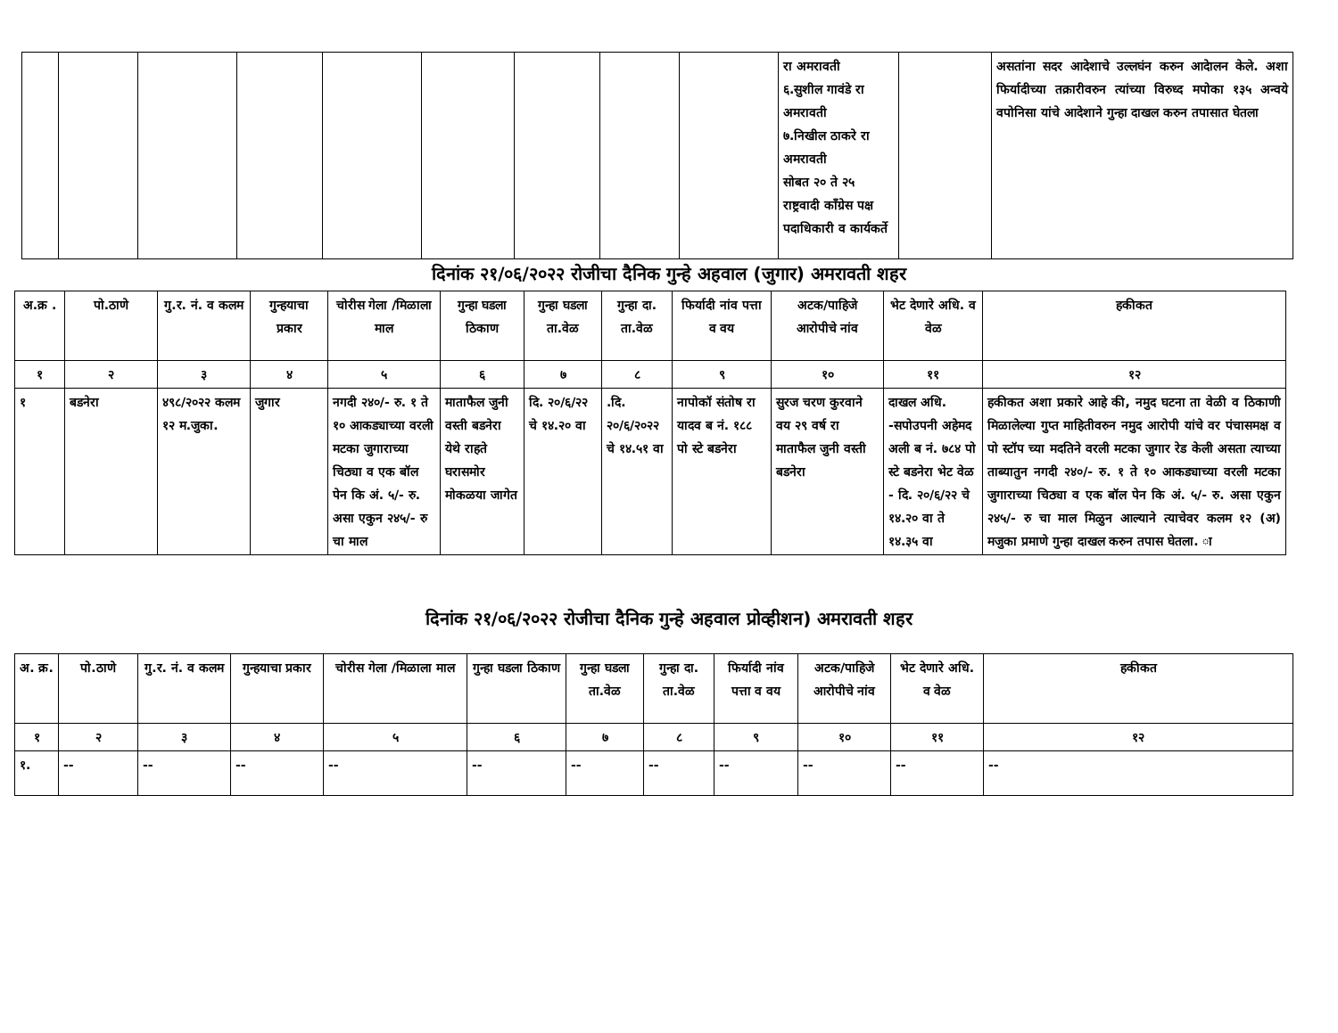| | | | | | | | | | रा अमरावती ६.सुशील गावंडे रा अमरावती ७.निखील ठाकरे रा अमरावती सोबत २० ते २५ राष्ट्रवादी कॉंग्रेस पक्ष पदाधिकारी व कार्यकर्ते | | असतांना सदर आदेशाचे उल्लघंन करुन आदेालन केले. अशा फिर्यादीच्या तक्रारीवरुन त्यांच्या विरुध्द मपोका १३५ अन्वये वपोनिसा यांचे आदेशाने गुन्हा दाखल करुन तपासात घेतला |
दिनांक २१/०६/२०२२ रोजीचा दैनिक गुन्हे अहवाल (जुगार) अमरावती शहर
| अ.क्र . | पो.ठाणे | गु.र. नं. व कलम | गुन्हयाचा प्रकार | चोरीस गेला /मिळाला माल | गुन्हा घडला ठिकाण | गुन्हा घडला ता.वेळ | गुन्हा दा. ता.वेळ | फिर्यादी नांव पत्ता व वय | अटक/पाहिजे आरोपीचे नांव | भेट देणारे अधि. व वेळ | हकीकत |
| --- | --- | --- | --- | --- | --- | --- | --- | --- | --- | --- | --- |
| १ | २ | ३ | ४ | ५ | ६ | ७ | ८ | ९ | १० | ११ | १२ |
| १ | बडनेरा | ४९८/२०२२ कलम १२ म.जुका. | जुगार | नगदी २४०/- रु. १ ते १० आकड्याच्या वरली मटका जुगाराच्या चिठ्या व एक बॉल पेन कि अं. ५/- रु. असा एकुन २४५/- रु चा माल | माताफैल जुनी वस्ती बडनेरा येथे राहते घरासमोर मोकळया जागेत | दि. २०/६/२२ चे १४.२० वा | .दि. २०/६/२०२२ चे १४.५१ वा | नापोकॉ संतोष रा यादव ब नं. १८८ पो स्टे बडनेरा | सुरज चरण कुरवाने वय २९ वर्ष रा माताफैल जुनी वस्ती बडनेरा | दाखल अधि. -सपोउपनी अहेमद अली ब नं. ७८४ पो स्टे बडनेरा भेट वेळ - दि. २०/६/२२ चे १४.२० वा ते १४.३५ वा | हकीकत अशा प्रकारे आहे की, नमुद घटना ता वेळी व ठिकाणी मिळालेल्या गुप्त माहितीवरुन नमुद आरोपी यांचे वर पंचासमक्ष व पो स्टॉप च्या मदतिने वरली मटका जुगार रेड केली असता त्याच्या ताब्यातुन नगदी २४०/- रु. १ ते १० आकड्याच्या वरली मटका जुगाराच्या चिठ्या व एक बॉल पेन कि अं. ५/- रु. असा एकुन २४५/- रु चा माल मिळुन आल्याने त्याचेवर कलम १२ (अ) मजुका प्रमाणे गुन्हा दाखल करुन तपास घेतला. ा |
दिनांक २१/०६/२०२२ रोजीचा दैनिक गुन्हे अहवाल प्रोव्हीशन) अमरावती शहर
| अ. क्र. | पो.ठाणे | गु.र. नं. व कलम | गुन्हयाचा प्रकार | चोरीस गेला /मिळाला माल | गुन्हा घडला ठिकाण | गुन्हा घडला ता.वेळ | गुन्हा दा. ता.वेळ | फिर्यादी नांव पत्ता व वय | अटक/पाहिजे आरोपीचे नांव | भेट देणारे अधि. व वेळ | हकीकत |
| --- | --- | --- | --- | --- | --- | --- | --- | --- | --- | --- | --- |
| १ | २ | ३ | ४ | ५ | ६ | ७ | ८ | ९ | १० | ११ | १२ |
| १. | -- | -- | -- | -- | -- | -- | -- | -- | -- | -- | -- |